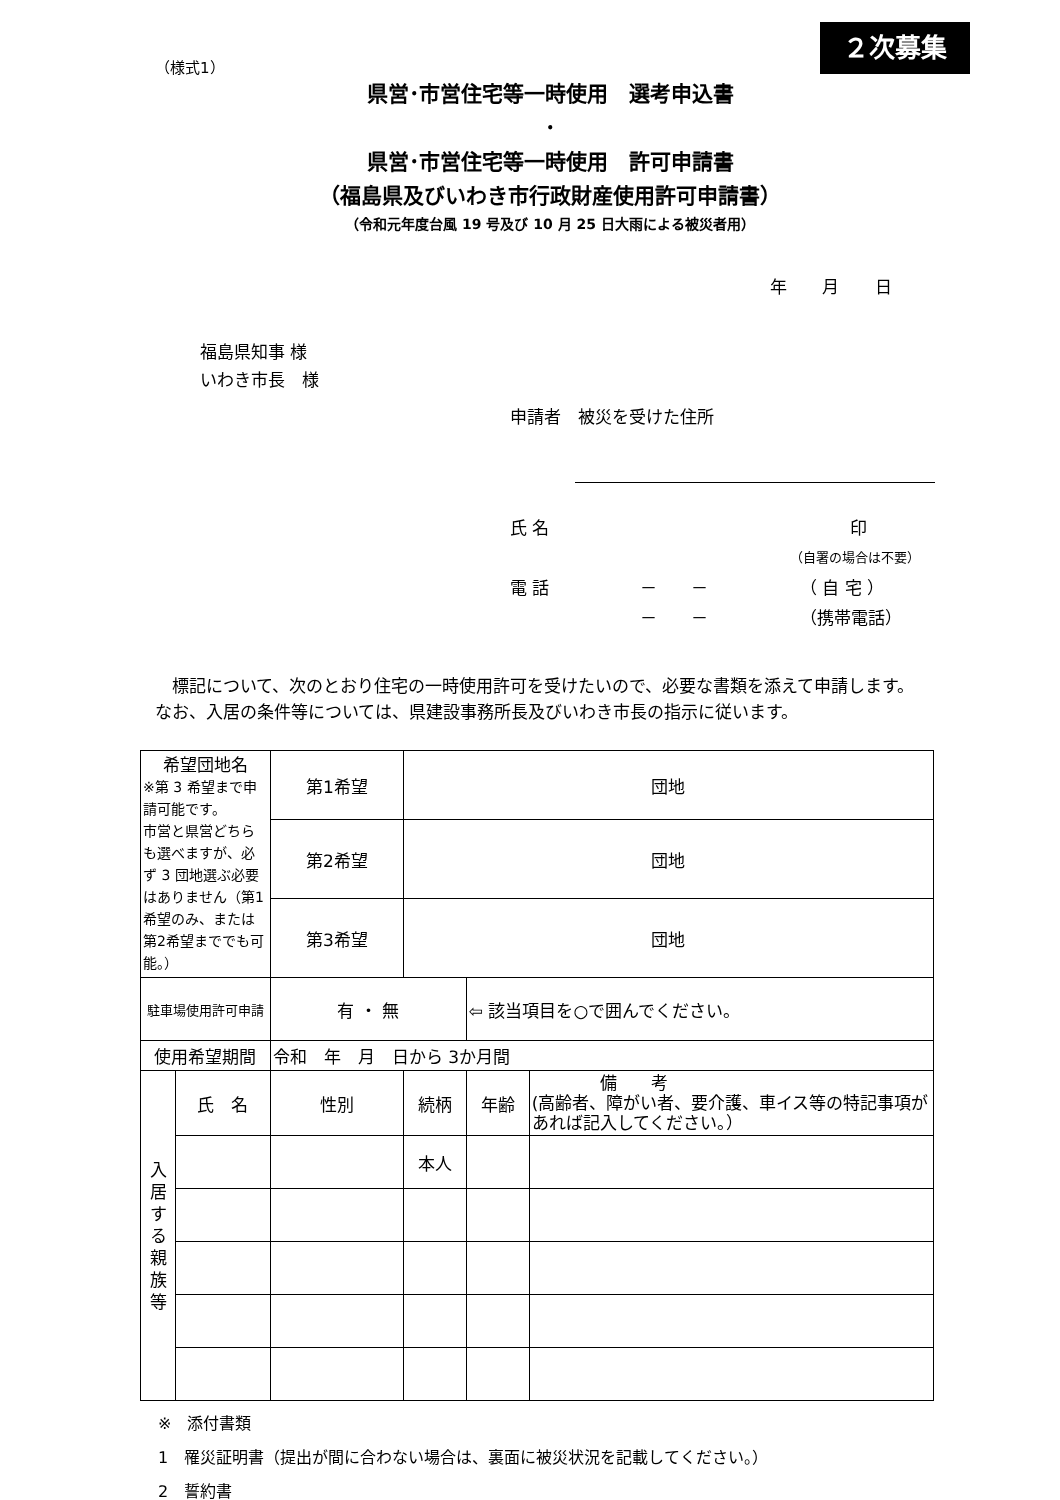２次募集
（様式1）
県営･市営住宅等一時使用　選考申込書
･
県営･市営住宅等一時使用　許可申請書
（福島県及びいわき市行政財産使用許可申請書）
（令和元年度台風 19 号及び 10 月 25 日大雨による被災者用）
年 月 日
福島県知事 様
いわき市長　様
申請者　被災を受けた住所
氏 名 印
（自署の場合は不要）
電 話 －　　－ （ 自 宅 ）
－　　－ （携帯電話）
標記について、次のとおり住宅の一時使用許可を受けたいので、必要な書類を添えて申請します。なお、入居の条件等については、県建設事務所長及びいわき市長の指示に従います。
| 希望団地名 ※第 3 希望まで申請可能です。 市営と県営どちらも選べますが、必ず 3 団地選ぶ必要はありません（第1希望のみ、または第2希望まででも可能。） | | 第1希望 | 団地 | | |
| | | 第2希望 | 団地 | | |
| | | 第3希望 | 団地 | | |
| 駐車場使用許可申請 | | 有 ・ 無 | | ⇦ 該当項目を○で囲んでください。 | |
| 使用希望期間 | | 令和 年 月 日から 3か月間 | | | |
| 入 居 す る 親 族 等 | 氏 名 | 性別 | 続柄 | 年齢 | 備 考 (高齢者、障がい者、要介護、車イス等の特記事項があれば記入してください。） |
| | | | 本人 | | |
※　添付書類
1　罹災証明書（提出が間に合わない場合は、裏面に被災状況を記載してください。）
2　誓約書